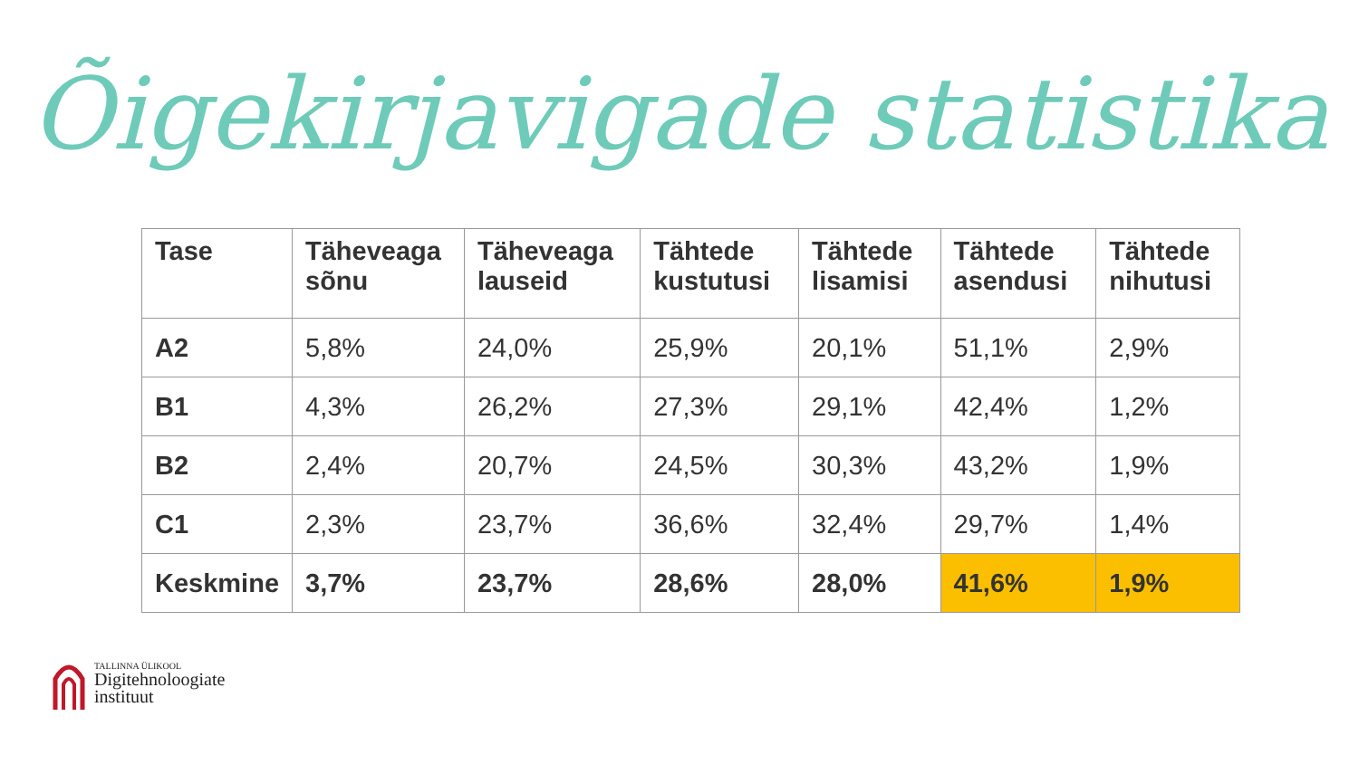Õigekirjavigade statistika
| Tase | Täheveaga sõnu | Täheveaga lauseid | Tähtede kustutusi | Tähtede lisamisi | Tähtede asendusi | Tähtede nihutusi |
| --- | --- | --- | --- | --- | --- | --- |
| A2 | 5,8% | 24,0% | 25,9% | 20,1% | 51,1% | 2,9% |
| B1 | 4,3% | 26,2% | 27,3% | 29,1% | 42,4% | 1,2% |
| B2 | 2,4% | 20,7% | 24,5% | 30,3% | 43,2% | 1,9% |
| C1 | 2,3% | 23,7% | 36,6% | 32,4% | 29,7% | 1,4% |
| Keskmine | 3,7% | 23,7% | 28,6% | 28,0% | 41,6% | 1,9% |
TALLINNA ÜLIKOOL
Digitehnoloogiate
instituut